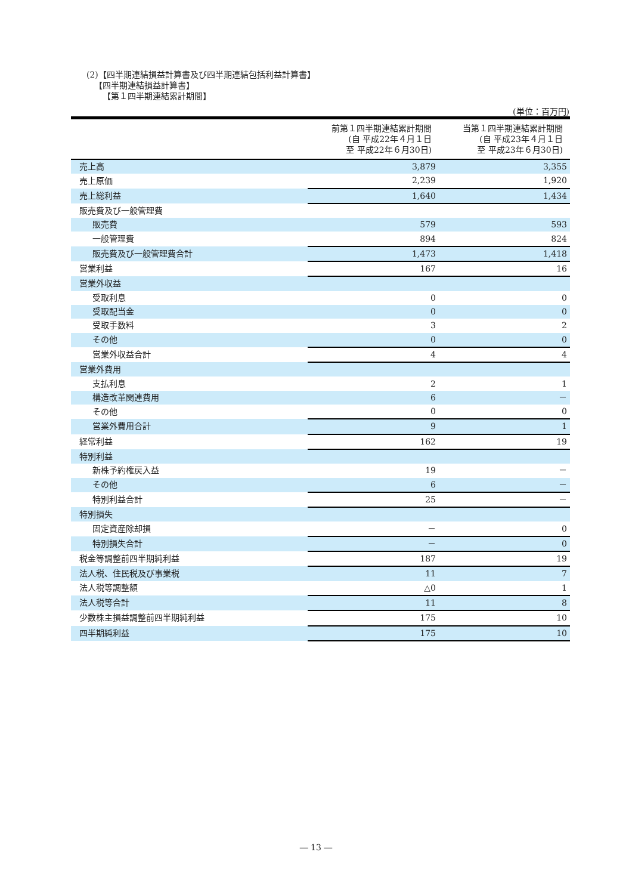(2)【四半期連結損益計算書及び四半期連結包括利益計算書】
【四半期連結損益計算書】
【第１四半期連結累計期間】
(単位：百万円)
| | 前第１四半期連結累計期間 (自 平成22年４月１日 至 平成22年６月30日) | 当第１四半期連結累計期間 (自 平成23年４月１日 至 平成23年６月30日) |
| --- | --- | --- |
| 売上高 | 3,879 | 3,355 |
| 売上原価 | 2,239 | 1,920 |
| 売上総利益 | 1,640 | 1,434 |
| 販売費及び一般管理費 | | |
| 販売費 | 579 | 593 |
| 一般管理費 | 894 | 824 |
| 販売費及び一般管理費合計 | 1,473 | 1,418 |
| 営業利益 | 167 | 16 |
| 営業外収益 | | |
| 受取利息 | 0 | 0 |
| 受取配当金 | 0 | 0 |
| 受取手数料 | 3 | 2 |
| その他 | 0 | 0 |
| 営業外収益合計 | 4 | 4 |
| 営業外費用 | | |
| 支払利息 | 2 | 1 |
| 構造改革関連費用 | 6 | － |
| その他 | 0 | 0 |
| 営業外費用合計 | 9 | 1 |
| 経常利益 | 162 | 19 |
| 特別利益 | | |
| 新株予約権戻入益 | 19 | － |
| その他 | 6 | － |
| 特別利益合計 | 25 | － |
| 特別損失 | | |
| 固定資産除却損 | － | 0 |
| 特別損失合計 | － | 0 |
| 税金等調整前四半期純利益 | 187 | 19 |
| 法人税、住民税及び事業税 | 11 | 7 |
| 法人税等調整額 | △0 | 1 |
| 法人税等合計 | 11 | 8 |
| 少数株主損益調整前四半期純利益 | 175 | 10 |
| 四半期純利益 | 175 | 10 |
― 13 ―